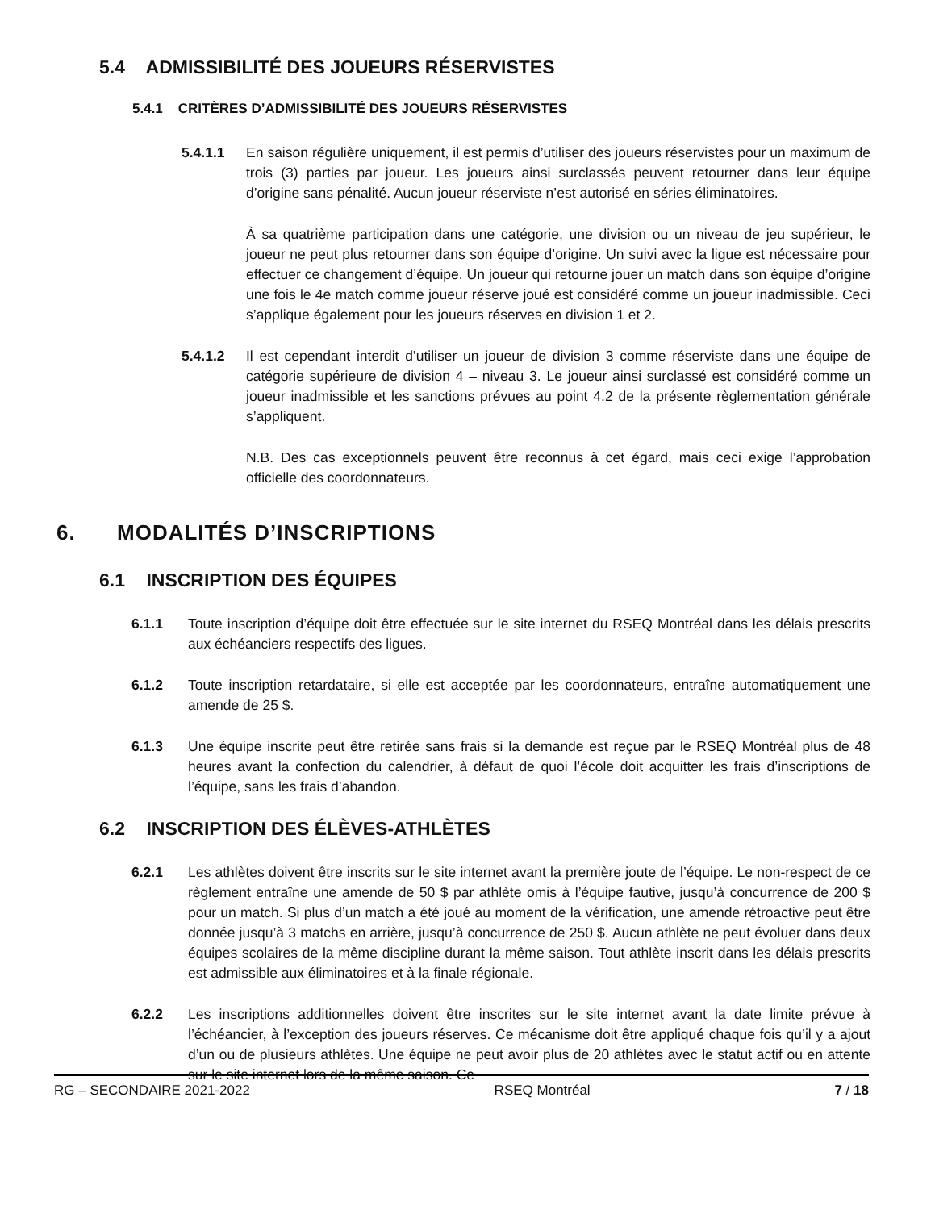5.4 ADMISSIBILITÉ DES JOUEURS RÉSERVISTES
5.4.1 CRITÈRES D’ADMISSIBILITÉ DES JOUEURS RÉSERVISTES
5.4.1.1 En saison régulière uniquement, il est permis d’utiliser des joueurs réservistes pour un maximum de trois (3) parties par joueur. Les joueurs ainsi surclassés peuvent retourner dans leur équipe d’origine sans pénalité. Aucun joueur réserviste n’est autorisé en séries éliminatoires.
À sa quatrième participation dans une catégorie, une division ou un niveau de jeu supérieur, le joueur ne peut plus retourner dans son équipe d’origine. Un suivi avec la ligue est nécessaire pour effectuer ce changement d’équipe. Un joueur qui retourne jouer un match dans son équipe d’origine une fois le 4e match comme joueur réserve joué est considéré comme un joueur inadmissible. Ceci s’applique également pour les joueurs réserves en division 1 et 2.
5.4.1.2 Il est cependant interdit d’utiliser un joueur de division 3 comme réserviste dans une équipe de catégorie supérieure de division 4 – niveau 3. Le joueur ainsi surclassé est considéré comme un joueur inadmissible et les sanctions prévues au point 4.2 de la présente règlementation générale s’appliquent.
N.B. Des cas exceptionnels peuvent être reconnus à cet égard, mais ceci exige l’approbation officielle des coordonnateurs.
6. MODALITÉS D’INSCRIPTIONS
6.1 INSCRIPTION DES ÉQUIPES
6.1.1 Toute inscription d’équipe doit être effectuée sur le site internet du RSEQ Montréal dans les délais prescrits aux échéanciers respectifs des ligues.
6.1.2 Toute inscription retardataire, si elle est acceptée par les coordonnateurs, entraîne automatiquement une amende de 25 $.
6.1.3 Une équipe inscrite peut être retirée sans frais si la demande est reçue par le RSEQ Montréal plus de 48 heures avant la confection du calendrier, à défaut de quoi l’école doit acquitter les frais d’inscriptions de l’équipe, sans les frais d’abandon.
6.2 INSCRIPTION DES ÉLÈVES-ATHLÈTES
6.2.1 Les athlètes doivent être inscrits sur le site internet avant la première joute de l’équipe. Le non-respect de ce règlement entraîne une amende de 50 $ par athlète omis à l’équipe fautive, jusqu’à concurrence de 200 $ pour un match. Si plus d’un match a été joué au moment de la vérification, une amende rétroactive peut être donnée jusqu’à 3 matchs en arrière, jusqu’à concurrence de 250 $. Aucun athlète ne peut évoluer dans deux équipes scolaires de la même discipline durant la même saison. Tout athlète inscrit dans les délais prescrits est admissible aux éliminatoires et à la finale régionale.
6.2.2 Les inscriptions additionnelles doivent être inscrites sur le site internet avant la date limite prévue à l’échéancier, à l’exception des joueurs réserves. Ce mécanisme doit être appliqué chaque fois qu’il y a ajout d’un ou de plusieurs athlètes. Une équipe ne peut avoir plus de 20 athlètes avec le statut actif ou en attente sur le site internet lors de la même saison. Ce
RG – SECONDAIRE 2021-2022 RSEQ Montréal 7 / 18